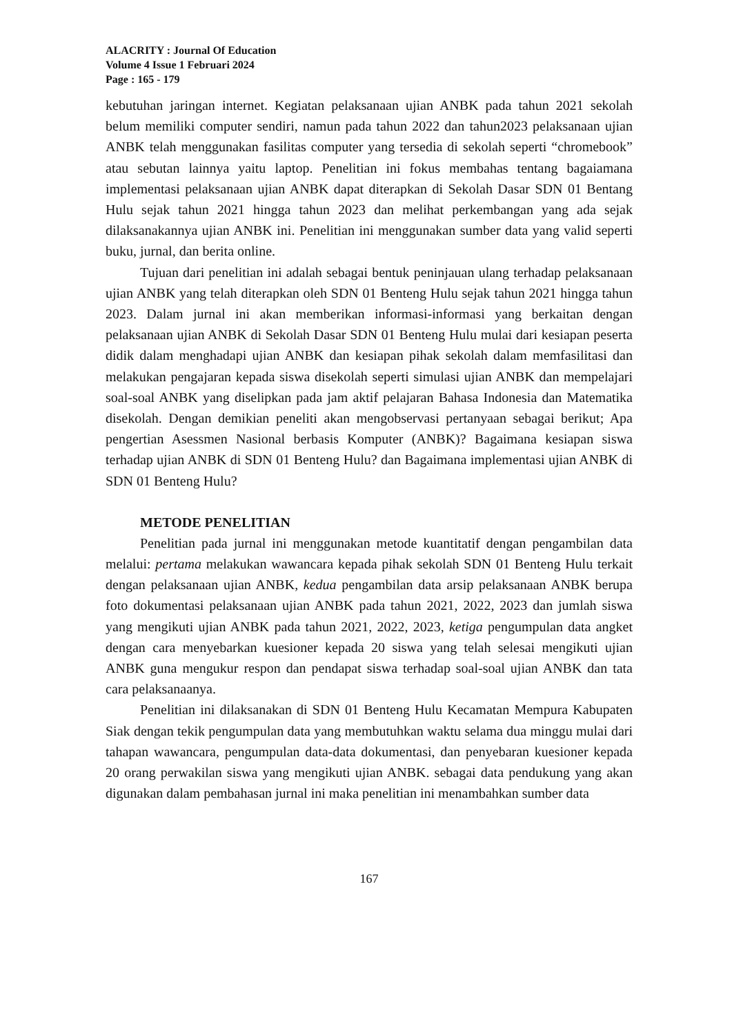ALACRITY : Journal Of Education
Volume 4 Issue 1 Februari 2024
Page : 165 - 179
kebutuhan jaringan internet. Kegiatan pelaksanaan ujian ANBK pada tahun 2021 sekolah belum memiliki computer sendiri, namun pada tahun 2022 dan tahun2023 pelaksanaan ujian ANBK telah menggunakan fasilitas computer yang tersedia di sekolah seperti “chromebook” atau sebutan lainnya yaitu laptop. Penelitian ini fokus membahas tentang bagaiamana implementasi pelaksanaan ujian ANBK dapat diterapkan di Sekolah Dasar SDN 01 Bentang Hulu sejak tahun 2021 hingga tahun 2023 dan melihat perkembangan yang ada sejak dilaksanakannya ujian ANBK ini. Penelitian ini menggunakan sumber data yang valid seperti buku, jurnal, dan berita online.
Tujuan dari penelitian ini adalah sebagai bentuk peninjauan ulang terhadap pelaksanaan ujian ANBK yang telah diterapkan oleh SDN 01 Benteng Hulu sejak tahun 2021 hingga tahun 2023. Dalam jurnal ini akan memberikan informasi-informasi yang berkaitan dengan pelaksanaan ujian ANBK di Sekolah Dasar SDN 01 Benteng Hulu mulai dari kesiapan peserta didik dalam menghadapi ujian ANBK dan kesiapan pihak sekolah dalam memfasilitasi dan melakukan pengajaran kepada siswa disekolah seperti simulasi ujian ANBK dan mempelajari soal-soal ANBK yang diselipkan pada jam aktif pelajaran Bahasa Indonesia dan Matematika disekolah. Dengan demikian peneliti akan mengobservasi pertanyaan sebagai berikut; Apa pengertian Asessmen Nasional berbasis Komputer (ANBK)? Bagaimana kesiapan siswa terhadap ujian ANBK di SDN 01 Benteng Hulu? dan Bagaimana implementasi ujian ANBK di SDN 01 Benteng Hulu?
METODE PENELITIAN
Penelitian pada jurnal ini menggunakan metode kuantitatif dengan pengambilan data melalui: pertama melakukan wawancara kepada pihak sekolah SDN 01 Benteng Hulu terkait dengan pelaksanaan ujian ANBK, kedua pengambilan data arsip pelaksanaan ANBK berupa foto dokumentasi pelaksanaan ujian ANBK pada tahun 2021, 2022, 2023 dan jumlah siswa yang mengikuti ujian ANBK pada tahun 2021, 2022, 2023, ketiga pengumpulan data angket dengan cara menyebarkan kuesioner kepada 20 siswa yang telah selesai mengikuti ujian ANBK guna mengukur respon dan pendapat siswa terhadap soal-soal ujian ANBK dan tata cara pelaksanaanya.
Penelitian ini dilaksanakan di SDN 01 Benteng Hulu Kecamatan Mempura Kabupaten Siak dengan tekik pengumpulan data yang membutuhkan waktu selama dua minggu mulai dari tahapan wawancara, pengumpulan data-data dokumentasi, dan penyebaran kuesioner kepada 20 orang perwakilan siswa yang mengikuti ujian ANBK. sebagai data pendukung yang akan digunakan dalam pembahasan jurnal ini maka penelitian ini menambahkan sumber data
167